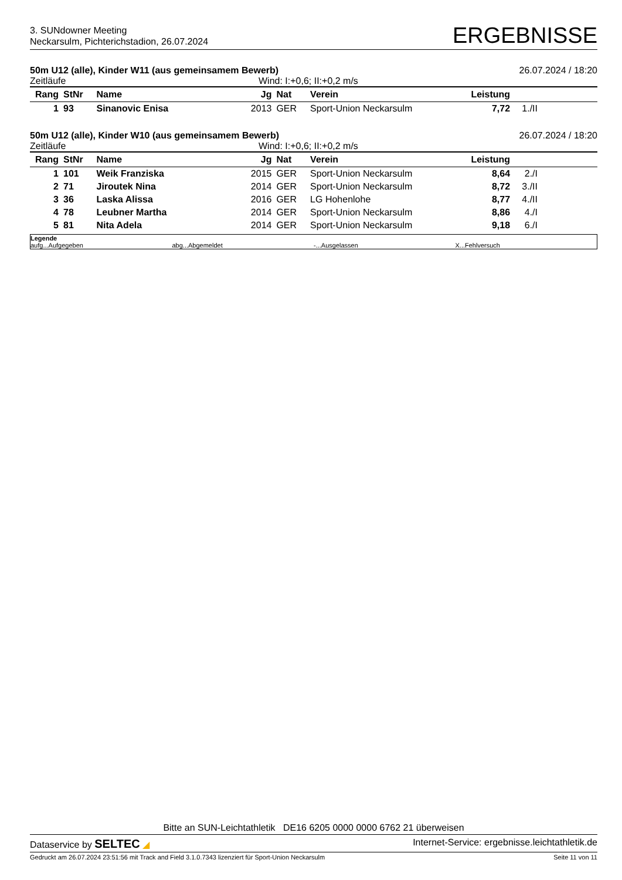3. SUNdowner Meeting
Neckarsulm, Pichterichstadion, 26.07.2024
ERGEBNISSE
50m U12 (alle), Kinder W11 (aus gemeinsamem Bewerb) 26.07.2024 / 18:20
Zeitläufe Wind: I:+0,6; II:+0,2 m/s
| Rang | StNr | Name | Jg | Nat | Verein | Leistung | | |
| --- | --- | --- | --- | --- | --- | --- | --- | --- |
| 1 | 93 | Sinanovic Enisa | 2013 | GER | Sport-Union Neckarsulm | 7,72 | 1./II | |
50m U12 (alle), Kinder W10 (aus gemeinsamem Bewerb) 26.07.2024 / 18:20
Zeitläufe Wind: I:+0,6; II:+0,2 m/s
| Rang | StNr | Name | Jg | Nat | Verein | Leistung | | |
| --- | --- | --- | --- | --- | --- | --- | --- | --- |
| 1 | 101 | Weik Franziska | 2015 | GER | Sport-Union Neckarsulm | 8,64 | 2./I | |
| 2 | 71 | Jiroutek Nina | 2014 | GER | Sport-Union Neckarsulm | 8,72 | 3./II | |
| 3 | 36 | Laska Alissa | 2016 | GER | LG Hohenlohe | 8,77 | 4./II | |
| 4 | 78 | Leubner Martha | 2014 | GER | Sport-Union Neckarsulm | 8,86 | 4./I | |
| 5 | 81 | Nita Adela | 2014 | GER | Sport-Union Neckarsulm | 9,18 | 6./I | |
Legende
aufg...Aufgegeben abg...Abgemeldet -...Ausgelassen X...Fehlversuch
Bitte an SUN-Leichtathletik DE16 6205 0000 0000 6762 21 überweisen
Dataservice by SELTEC ◢ Internet-Service: ergebnisse.leichtathletik.de
Gedruckt am 26.07.2024 23:51:56 mit Track and Field 3.1.0.7343 lizenziert für Sport-Union Neckarsulm Seite 11 von 11